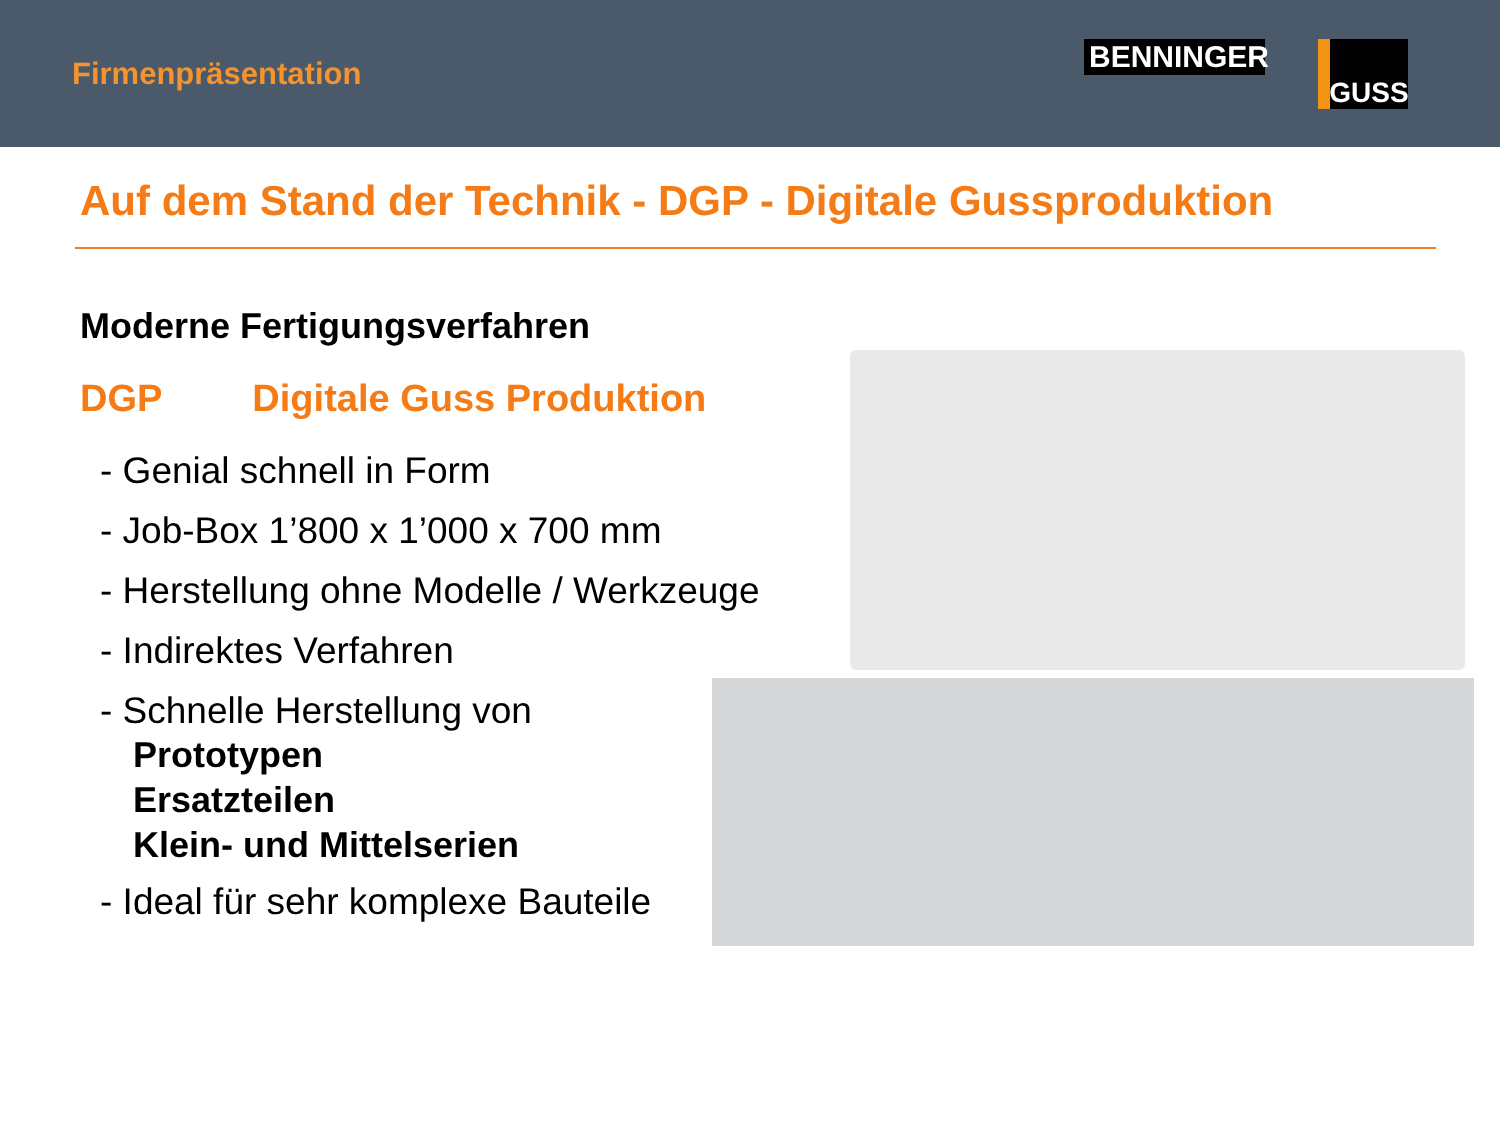Firmenpräsentation
BENNINGER
GUSS
Auf dem Stand der Technik - DGP - Digitale Gussproduktion
Moderne Fertigungsverfahren
DGP Digitale Guss Produktion
- Genial schnell in Form
- Job-Box 1’800 x 1’000 x 700 mm
- Herstellung ohne Modelle / Werkzeuge
- Indirektes Verfahren
- Schnelle Herstellung von
Prototypen
Ersatzteilen
Klein- und Mittelserien
- Ideal für sehr komplexe Bauteile